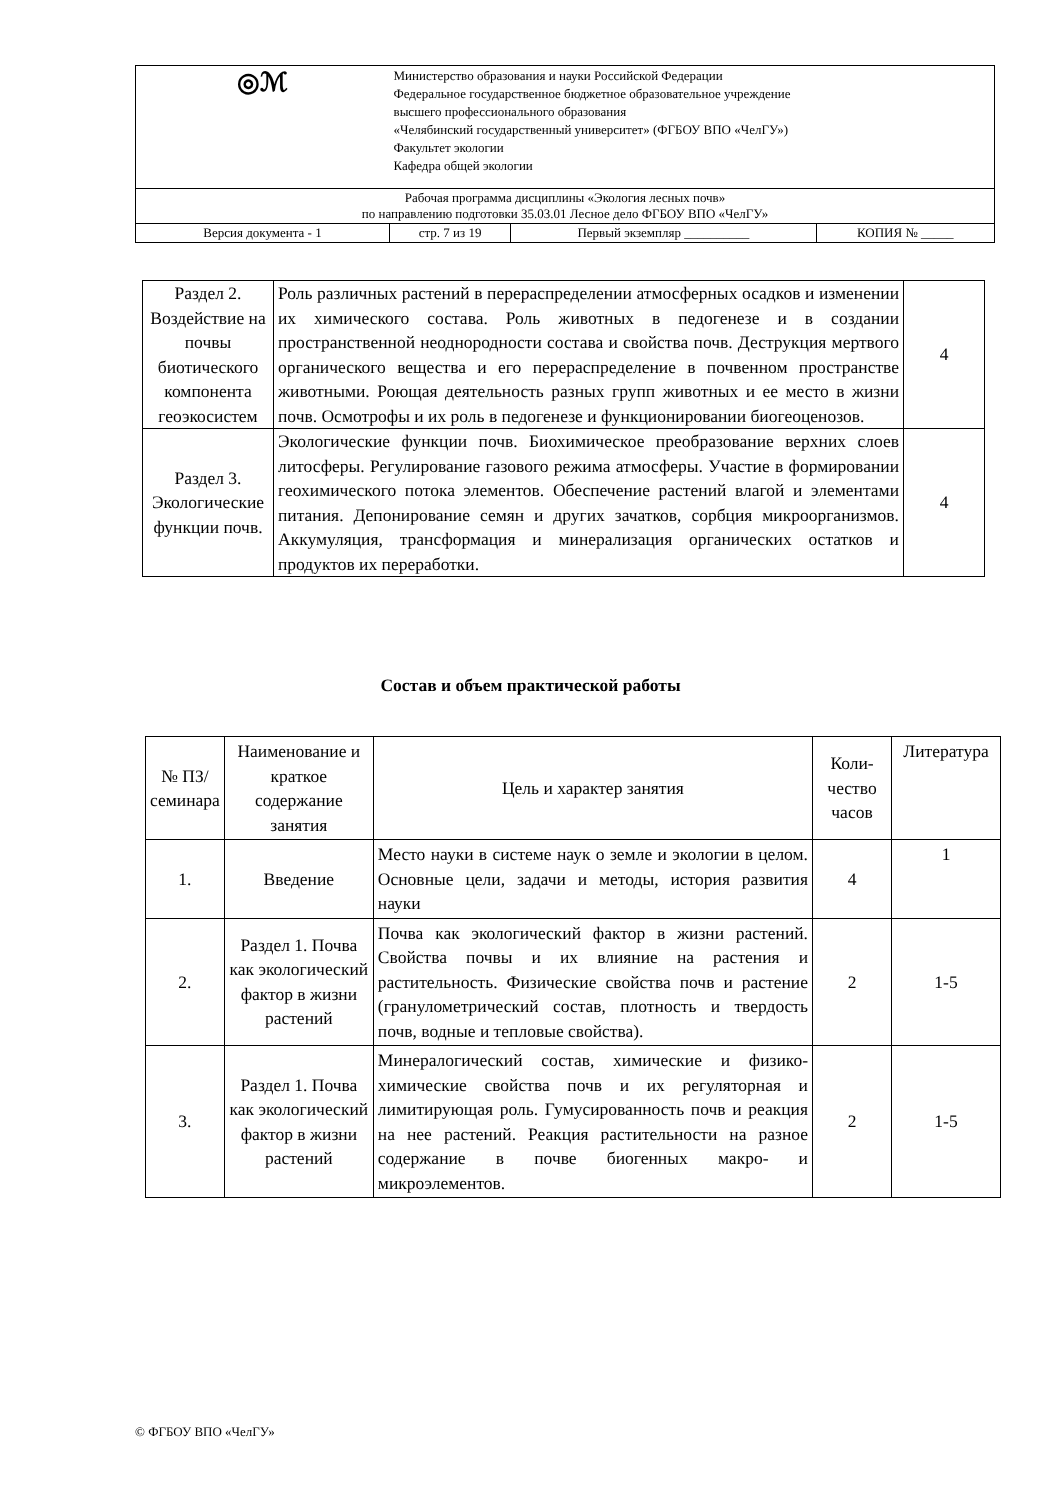| ◎ℳ | Министерство образования и науки Российской Федерации Федеральное государственное бюджетное образовательное учреждение высшего профессионального образования «Челябинский государственный университет» (ФГБОУ ВПО «ЧелГУ») Факультет экологии Кафедра общей экологии | | |
| Рабочая программа дисциплины «Экология лесных почв» по направлению подготовки 35.03.01 Лесное дело ФГБОУ ВПО «ЧелГУ» | | | |
| Версия документа - 1 | стр. 7 из 19 | Первый экземпляр __________ | КОПИЯ № _____ |
| Раздел 2. Воздействие на почвы биотического компонента геоэкосистем | Роль различных растений в перераспределении атмосферных осадков и изменении их химического состава. Роль животных в педогенезе и в создании пространственной неоднородности состава и свойства почв. Деструкция мертвого органического вещества и его перераспределение в почвенном пространстве животными. Роющая деятельность разных групп животных и ее место в жизни почв. Осмотрофы и их роль в педогенезе и функционировании биогеоценозов. | 4 |
| Раздел 3. Экологические функции почв. | Экологические функции почв. Биохимическое преобразование верхних слоев литосферы. Регулирование газового режима атмосферы. Участие в формировании геохимического потока элементов. Обеспечение растений влагой и элементами питания. Депонирование семян и других зачатков, сорбция микроорганизмов. Аккумуляция, трансформация и минерализация органических остатков и продуктов их переработки. | 4 |
Состав и объем практической работы
| № ПЗ/семинара | Наименование и краткое содержание занятия | Цель и характер занятия | Коли-чество часов | Литература |
| --- | --- | --- | --- | --- |
| 1. | Введение | Место науки в системе наук о земле и экологии в целом. Основные цели, задачи и методы, история развития науки | 4 | 1 |
| 2. | Раздел 1. Почва как экологический фактор в жизни растений | Почва как экологический фактор в жизни растений. Свойства почвы и их влияние на растения и растительность. Физические свойства почв и растение (гранулометрический состав, плотность и твердость почв, водные и тепловые свойства). | 2 | 1-5 |
| 3. | Раздел 1. Почва как экологический фактор в жизни растений | Минералогический состав, химические и физико-химические свойства почв и их регуляторная и лимитирующая роль. Гумусированность почв и реакция на нее растений. Реакция растительности на разное содержание в почве биогенных макро- и микроэлементов. | 2 | 1-5 |
© ФГБОУ ВПО «ЧелГУ»